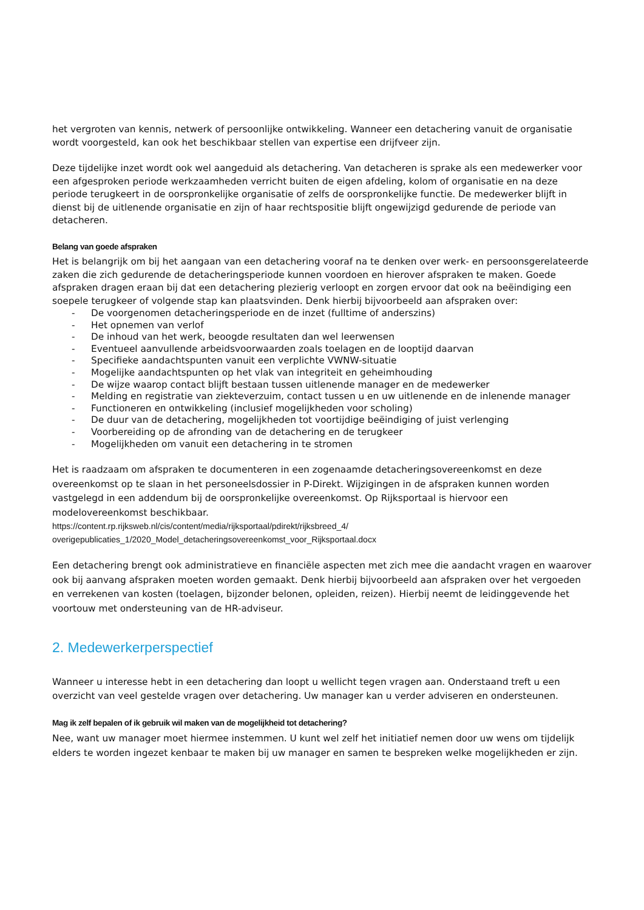het vergroten van kennis, netwerk of persoonlijke ontwikkeling. Wanneer een detachering vanuit de organisatie wordt voorgesteld, kan ook het beschikbaar stellen van expertise een drijfveer zijn.
Deze tijdelijke inzet wordt ook wel aangeduid als detachering. Van detacheren is sprake als een medewerker voor een afgesproken periode werkzaamheden verricht buiten de eigen afdeling, kolom of organisatie en na deze periode terugkeert in de oorspronkelijke organisatie of zelfs de oorspronkelijke functie. De medewerker blijft in dienst bij de uitlenende organisatie en zijn of haar rechtspositie blijft ongewijzigd gedurende de periode van detacheren.
Belang van goede afspraken
Het is belangrijk om bij het aangaan van een detachering vooraf na te denken over werk- en persoonsgerelateerde zaken die zich gedurende de detacheringsperiode kunnen voordoen en hierover afspraken te maken. Goede afspraken dragen eraan bij dat een detachering plezierig verloopt en zorgen ervoor dat ook na beëindiging een soepele terugkeer of volgende stap kan plaatsvinden. Denk hierbij bijvoorbeeld aan afspraken over:
- De voorgenomen detacheringsperiode en de inzet (fulltime of anderszins)
- Het opnemen van verlof
- De inhoud van het werk, beoogde resultaten dan wel leerwensen
- Eventueel aanvullende arbeidsvoorwaarden zoals toelagen en de looptijd daarvan
- Specifieke aandachtspunten vanuit een verplichte VWNW-situatie
- Mogelijke aandachtspunten op het vlak van integriteit en geheimhouding
- De wijze waarop contact blijft bestaan tussen uitlenende manager en de medewerker
- Melding en registratie van ziekteverzuim, contact tussen u en uw uitlenende en de inlenende manager
- Functioneren en ontwikkeling (inclusief mogelijkheden voor scholing)
- De duur van de detachering, mogelijkheden tot voortijdige beëindiging of juist verlenging
- Voorbereiding op de afronding van de detachering en de terugkeer
- Mogelijkheden om vanuit een detachering in te stromen
Het is raadzaam om afspraken te documenteren in een zogenaamde detacheringsovereenkomst en deze overeenkomst op te slaan in het personeelsdossier in P-Direkt. Wijzigingen in de afspraken kunnen worden vastgelegd in een addendum bij de oorspronkelijke overeenkomst. Op Rijksportaal is hiervoor een modelovereenkomst beschikbaar.
https://content.rp.rijksweb.nl/cis/content/media/rijksportaal/pdirekt/rijksbreed_4/ overigepublicaties_1/2020_Model_detacheringsovereenkomst_voor_Rijksportaal.docx
Een detachering brengt ook administratieve en financiële aspecten met zich mee die aandacht vragen en waarover ook bij aanvang afspraken moeten worden gemaakt. Denk hierbij bijvoorbeeld aan afspraken over het vergoeden en verrekenen van kosten (toelagen, bijzonder belonen, opleiden, reizen). Hierbij neemt de leidinggevende het voortouw met ondersteuning van de HR-adviseur.
2. Medewerkerperspectief
Wanneer u interesse hebt in een detachering dan loopt u wellicht tegen vragen aan. Onderstaand treft u een overzicht van veel gestelde vragen over detachering. Uw manager kan u verder adviseren en ondersteunen.
Mag ik zelf bepalen of ik gebruik wil maken van de mogelijkheid tot detachering?
Nee, want uw manager moet hiermee instemmen. U kunt wel zelf het initiatief nemen door uw wens om tijdelijk elders te worden ingezet kenbaar te maken bij uw manager en samen te bespreken welke mogelijkheden er zijn.